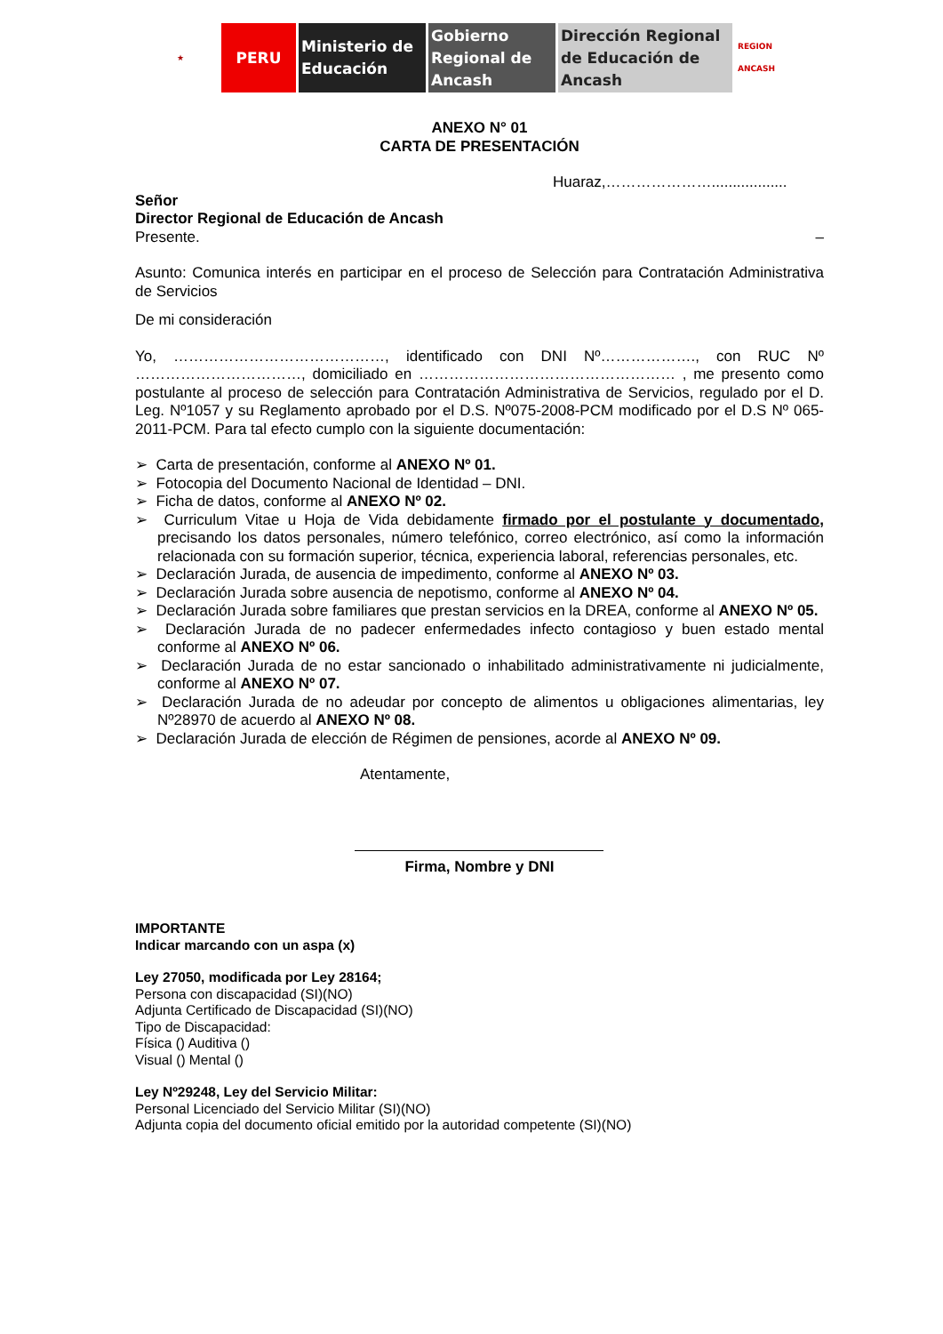★
PERU Ministerio de Educación
Gobierno Regional de Ancash
Dirección Regional de Educación de Ancash
REGION ANCASH
ANEXO N° 01
CARTA DE PRESENTACIÓN
Huaraz,…………………..................
Señor
Director Regional de Educación de Ancash
Presente. –
Asunto: Comunica interés en participar en el proceso de Selección para Contratación Administrativa de Servicios
De mi consideración
Yo, ……………………………………, identificado con DNI Nº………………., con RUC Nº ……………………………, domiciliado en …………………………………………… , me presento como postulante al proceso de selección para Contratación Administrativa de Servicios, regulado por el D. Leg. Nº1057 y su Reglamento aprobado por el D.S. Nº075-2008-PCM modificado por el D.S Nº 065-2011-PCM. Para tal efecto cumplo con la siguiente documentación:
➢ Carta de presentación, conforme al ANEXO Nº 01.
➢ Fotocopia del Documento Nacional de Identidad – DNI.
➢ Ficha de datos, conforme al ANEXO Nº 02.
➢ Curriculum Vitae u Hoja de Vida debidamente firmado por el postulante y documentado, precisando los datos personales, número telefónico, correo electrónico, así como la información relacionada con su formación superior, técnica, experiencia laboral, referencias personales, etc.
➢ Declaración Jurada, de ausencia de impedimento, conforme al ANEXO Nº 03.
➢ Declaración Jurada sobre ausencia de nepotismo, conforme al ANEXO Nº 04.
➢ Declaración Jurada sobre familiares que prestan servicios en la DREA, conforme al ANEXO Nº 05.
➢ Declaración Jurada de no padecer enfermedades infecto contagioso y buen estado mental conforme al ANEXO Nº 06.
➢ Declaración Jurada de no estar sancionado o inhabilitado administrativamente ni judicialmente, conforme al ANEXO Nº 07.
➢ Declaración Jurada de no adeudar por concepto de alimentos u obligaciones alimentarias, ley Nº28970 de acuerdo al ANEXO Nº 08.
➢ Declaración Jurada de elección de Régimen de pensiones, acorde al ANEXO Nº 09.
Atentamente,
Firma, Nombre y DNI
IMPORTANTE
Indicar marcando con un aspa (x)
Ley 27050, modificada por Ley 28164;
Persona con discapacidad (SI)(NO)
Adjunta Certificado de Discapacidad (SI)(NO)
Tipo de Discapacidad:
Física () Auditiva ()
Visual () Mental ()
Ley Nº29248, Ley del Servicio Militar:
Personal Licenciado del Servicio Militar (SI)(NO)
Adjunta copia del documento oficial emitido por la autoridad competente (SI)(NO)